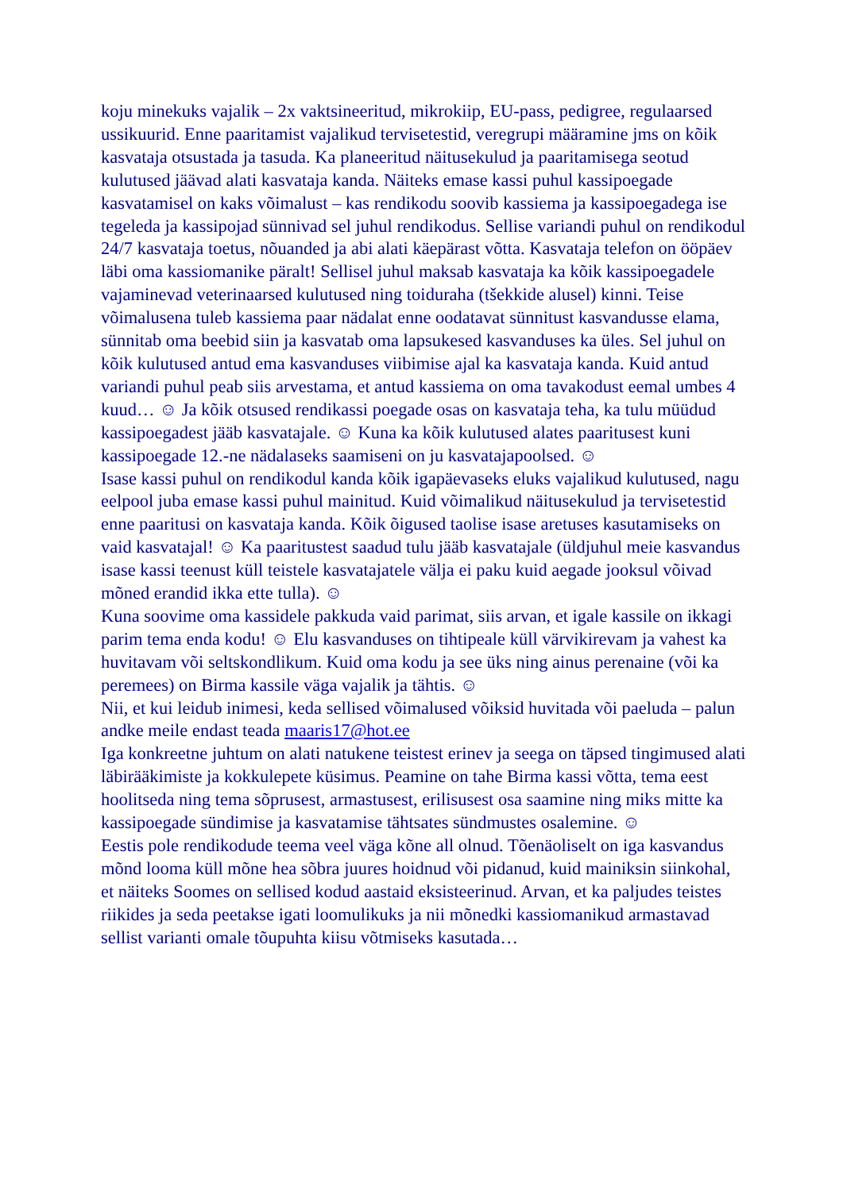koju minekuks vajalik – 2x vaktsineeritud, mikrokiip, EU-pass, pedigree, regulaarsed ussikuurid. Enne paaritamist vajalikud tervisetestid, veregrupi määramine jms on kõik kasvataja otsustada ja tasuda. Ka planeeritud näitusekulud ja paaritamisega seotud kulutused jäävad alati kasvataja kanda. Näiteks emase kassi puhul kassipoegade kasvatamisel on kaks võimalust – kas rendikodu soovib kassiema ja kassipoegadega ise tegeleda ja kassipojad sünnivad sel juhul rendikodus. Sellise variandi puhul on rendikodul 24/7 kasvataja toetus, nõuanded ja abi alati käepärast võtta. Kasvataja telefon on ööpäev läbi oma kassiomanike päralt! Sellisel juhul maksab kasvataja ka kõik kassipoegadele vajaminevad veterinaarsed kulutused ning toiduraha (tšekkide alusel) kinni. Teise võimalusena tuleb kassiema paar nädalat enne oodatavat sünnitust kasvandusse elama, sünnitab oma beebid siin ja kasvatab oma lapsukesed kasvanduses ka üles. Sel juhul on kõik kulutused antud ema kasvanduses viibimise ajal ka kasvataja kanda. Kuid antud variandi puhul peab siis arvestama, et antud kassiema on oma tavakodust eemal umbes 4 kuud… ☺ Ja kõik otsused rendikassi poegade osas on kasvataja teha, ka tulu müüdud kassipoegadest jääb kasvatajale. ☺ Kuna ka kõik kulutused alates paaritusest kuni kassipoegade 12.-ne nädalaseks saamiseni on ju kasvatajapoolsed. ☺
Isase kassi puhul on rendikodul kanda kõik igapäevaseks eluks vajalikud kulutused, nagu eelpool juba emase kassi puhul mainitud. Kuid võimalikud näitusekulud ja tervisetestid enne paaritusi on kasvataja kanda. Kõik õigused taolise isase aretuses kasutamiseks on vaid kasvatajal! ☺ Ka paaritustest saadud tulu jääb kasvatajale (üldjuhul meie kasvandus isase kassi teenust küll teistele kasvatajatele välja ei paku kuid aegade jooksul võivad mõned erandid ikka ette tulla). ☺
Kuna soovime oma kassidele pakkuda vaid parimat, siis arvan, et igale kassile on ikkagi parim tema enda kodu! ☺ Elu kasvanduses on tihtipeale küll värvikirevam ja vahest ka huvitavam või seltskondlikum. Kuid oma kodu ja see üks ning ainus perenaine (või ka peremees) on Birma kassile väga vajalik ja tähtis. ☺
Nii, et kui leidub inimesi, keda sellised võimalused võiksid huvitada või paeluda – palun andke meile endast teada maaris17@hot.ee
Iga konkreetne juhtum on alati natukene teistest erinev ja seega on täpsed tingimused alati läbirääkimiste ja kokkulepete küsimus. Peamine on tahe Birma kassi võtta, tema eest hoolitseda ning tema sõprusest, armastusest, erilisusest osa saamine ning miks mitte ka kassipoegade sündimise ja kasvatamise tähtsates sündmustes osalemine. ☺
Eestis pole rendikodude teema veel väga kõne all olnud. Tõenäoliselt on iga kasvandus mõnd looma küll mõne hea sõbra juures hoidnud või pidanud, kuid mainiksin siinkohal, et näiteks Soomes on sellised kodud aastaid eksisteerinud. Arvan, et ka paljudes teistes riikides ja seda peetakse igati loomulikuks ja nii mõnedki kassiomanikud armastavad sellist varianti omale tõupuhta kiisu võtmiseks kasutada…